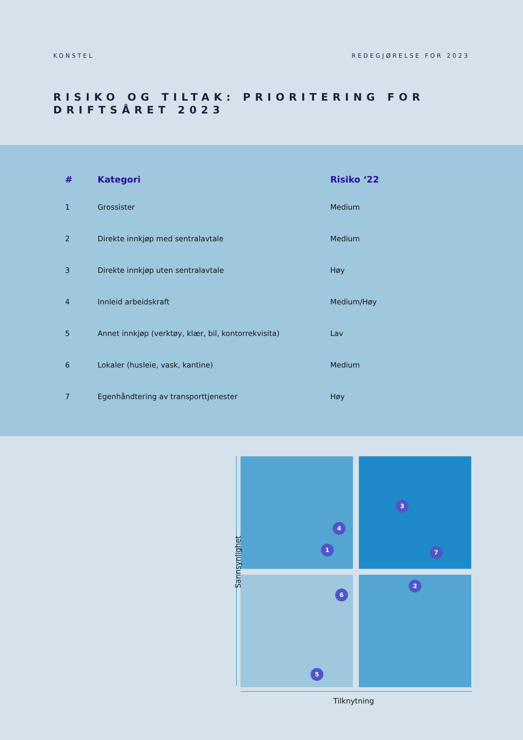KONSTEL REDEGJØRELSE FOR 2023
RISIKO OG TILTAK: PRIORITERING FOR DRIFTSÅRET 2023
| # | Kategori | Risiko ‘22 |
| --- | --- | --- |
| 1 | Grossister | Medium |
| 2 | Direkte innkjøp med sentralavtale | Medium |
| 3 | Direkte innkjøp uten sentralavtale | Høy |
| 4 | Innleid arbeidskraft | Medium/Høy |
| 5 | Annet innkjøp (verktøy, klær, bil, kontorrekvisita) | Lav |
| 6 | Lokaler (husleie, vask, kantine) | Medium |
| 7 | Egenhåndtering av transporttjenester | Høy |
1
2
3
4
5
6
7
Sannsynlighet
Tilknytning